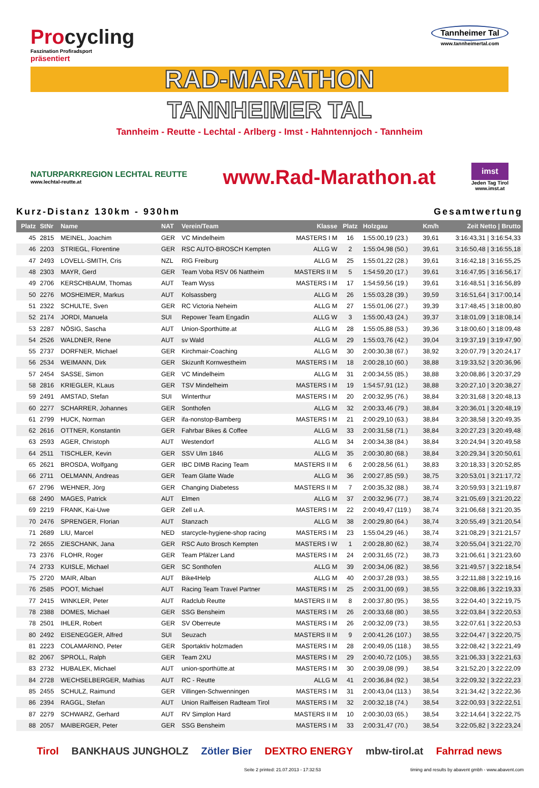Procycling
Faszination Profiradsport
präsentiert
Tannheimer Tal
www.tannheimertal.com
RAD-MARATHON
TANNHEIMER TAL
Tannheim - Reutte - Lechtal - Arlberg - Imst - Hahntennjoch - Tannheim
NATURPARKREGION LECHTAL REUTTE
www.lechtal-reutte.at
www.Rad-Marathon.at
imst
Jeden Tag Tirol
www.imst.at
Kurz-Distanz 130km - 930hm Gesamtwertung
| Platz | StNr | Name | NAT | Verein/Team | Klasse | Platz | Holzgau | Km/h | Zeit Netto / Brutto |
| --- | --- | --- | --- | --- | --- | --- | --- | --- | --- |
| 45 | 2815 | MEINEL, Joachim | GER | VC Mindelheim | MASTERS I M | 16 | 1:55:00,19 (23.) | 39,61 | 3:16:43,31 / 3:16:54,33 |
| 46 | 2203 | STRIEGL, Florentine | GER | RSC AUTO-BROSCH Kempten | ALLG W | 2 | 1:55:04,98 (50.) | 39,61 | 3:16:50,48 / 3:16:55,18 |
| 47 | 2493 | LOVELL-SMITH, Cris | NZL | RIG Freiburg | ALLG M | 25 | 1:55:01,22 (28.) | 39,61 | 3:16:42,18 / 3:16:55,25 |
| 48 | 2303 | MAYR, Gerd | GER | Team Voba RSV 06 Nattheim | MASTERS II M | 5 | 1:54:59,20 (17.) | 39,61 | 3:16:47,95 / 3:16:56,17 |
| 49 | 2706 | KERSCHBAUM, Thomas | AUT | Team Wyss | MASTERS I M | 17 | 1:54:59,56 (19.) | 39,61 | 3:16:48,51 / 3:16:56,89 |
| 50 | 2276 | MOSHEIMER, Markus | AUT | Kolsassberg | ALLG M | 26 | 1:55:03,28 (39.) | 39,59 | 3:16:51,64 / 3:17:00,14 |
| 51 | 2322 | SCHULTE, Sven | GER | RC Victoria Neheim | ALLG M | 27 | 1:55:01,06 (27.) | 39,39 | 3:17:48,45 / 3:18:00,80 |
| 52 | 2174 | JORDI, Manuela | SUI | Repower Team Engadin | ALLG W | 3 | 1:55:00,43 (24.) | 39,37 | 3:18:01,09 / 3:18:08,14 |
| 53 | 2287 | NÖSIG, Sascha | AUT | Union-Sporthütte.at | ALLG M | 28 | 1:55:05,88 (53.) | 39,36 | 3:18:00,60 / 3:18:09,48 |
| 54 | 2526 | WALDNER, Rene | AUT | sv Wald | ALLG M | 29 | 1:55:03,76 (42.) | 39,04 | 3:19:37,19 / 3:19:47,90 |
| 55 | 2737 | DORFNER, Michael | GER | Kirchmair-Coaching | ALLG M | 30 | 2:00:30,38 (67.) | 38,92 | 3:20:07,79 / 3:20:24,17 |
| 56 | 2534 | WEIMANN, Dirk | GER | Skizunft Kornwestheim | MASTERS I M | 18 | 2:00:28,10 (60.) | 38,88 | 3:19:33,52 / 3:20:36,96 |
| 57 | 2454 | SASSE, Simon | GER | VC Mindelheim | ALLG M | 31 | 2:00:34,55 (85.) | 38,88 | 3:20:08,86 / 3:20:37,29 |
| 58 | 2816 | KRIEGLER, KLaus | GER | TSV Mindelheim | MASTERS I M | 19 | 1:54:57,91 (12.) | 38,88 | 3:20:27,10 / 3:20:38,27 |
| 59 | 2491 | AMSTAD, Stefan | SUI | Winterthur | MASTERS I M | 20 | 2:00:32,95 (76.) | 38,84 | 3:20:31,68 / 3:20:48,13 |
| 60 | 2277 | SCHARRER, Johannes | GER | Sonthofen | ALLG M | 32 | 2:00:33,46 (79.) | 38,84 | 3:20:36,01 / 3:20:48,19 |
| 61 | 2799 | HUCK, Norman | GER | ifa-nonstop-Bamberg | MASTERS I M | 21 | 2:00:29,10 (63.) | 38,84 | 3:20:38,58 / 3:20:49,35 |
| 62 | 2616 | OTTNER, Konstantin | GER | Fahrbar Bikes & Coffee | ALLG M | 33 | 2:00:31,58 (71.) | 38,84 | 3:20:27,23 / 3:20:49,48 |
| 63 | 2593 | AGER, Christoph | AUT | Westendorf | ALLG M | 34 | 2:00:34,38 (84.) | 38,84 | 3:20:24,94 / 3:20:49,58 |
| 64 | 2511 | TISCHLER, Kevin | GER | SSV Ulm 1846 | ALLG M | 35 | 2:00:30,80 (68.) | 38,84 | 3:20:29,34 / 3:20:50,61 |
| 65 | 2621 | BROSDA, Wolfgang | GER | IBC DIMB Racing Team | MASTERS II M | 6 | 2:00:28,56 (61.) | 38,83 | 3:20:18,33 / 3:20:52,85 |
| 66 | 2711 | OELMANN, Andreas | GER | Team Glatte Wade | ALLG M | 36 | 2:00:27,85 (59.) | 38,75 | 3:20:53,01 / 3:21:17,72 |
| 67 | 2796 | WEHNER, Jörg | GER | Changing Diabetess | MASTERS II M | 7 | 2:00:35,32 (88.) | 38,74 | 3:20:59,93 / 3:21:19,87 |
| 68 | 2490 | MAGES, Patrick | AUT | Elmen | ALLG M | 37 | 2:00:32,96 (77.) | 38,74 | 3:21:05,69 / 3:21:20,22 |
| 69 | 2219 | FRANK, Kai-Uwe | GER | Zell u.A. | MASTERS I M | 22 | 2:00:49,47 (119.) | 38,74 | 3:21:06,68 / 3:21:20,35 |
| 70 | 2476 | SPRENGER, Florian | AUT | Stanzach | ALLG M | 38 | 2:00:29,80 (64.) | 38,74 | 3:20:55,49 / 3:21:20,54 |
| 71 | 2689 | LIU, Marcel | NED | starcycle-hygiene-shop racing | MASTERS I M | 23 | 1:55:04,29 (46.) | 38,74 | 3:21:08,29 / 3:21:21,57 |
| 72 | 2655 | ZIESCHANK, Jana | GER | RSC Auto Brosch Kempten | MASTERS I W | 1 | 2:00:28,80 (62.) | 38,74 | 3:20:55,04 / 3:21:22,70 |
| 73 | 2376 | FLOHR, Roger | GER | Team Pfälzer Land | MASTERS I M | 24 | 2:00:31,65 (72.) | 38,73 | 3:21:06,61 / 3:21:23,60 |
| 74 | 2733 | KUISLE, Michael | GER | SC Sonthofen | ALLG M | 39 | 2:00:34,06 (82.) | 38,56 | 3:21:49,57 / 3:22:18,54 |
| 75 | 2720 | MAIR, Alban | AUT | Bike4Help | ALLG M | 40 | 2:00:37,28 (93.) | 38,55 | 3:22:11,88 / 3:22:19,16 |
| 76 | 2585 | POOT, Michael | AUT | Racing Team Travel Partner | MASTERS I M | 25 | 2:00:31,00 (69.) | 38,55 | 3:22:08,86 / 3:22:19,33 |
| 77 | 2415 | WINKLER, Peter | AUT | Radclub Reutte | MASTERS II M | 8 | 2:00:37,80 (95.) | 38,55 | 3:22:04,40 / 3:22:19,75 |
| 78 | 2388 | DOMES, Michael | GER | SSG Bensheim | MASTERS I M | 26 | 2:00:33,68 (80.) | 38,55 | 3:22:03,84 / 3:22:20,53 |
| 78 | 2501 | IHLER, Robert | GER | SV Oberreute | MASTERS I M | 26 | 2:00:32,09 (73.) | 38,55 | 3:22:07,61 / 3:22:20,53 |
| 80 | 2492 | EISENEGGER, Alfred | SUI | Seuzach | MASTERS II M | 9 | 2:00:41,26 (107.) | 38,55 | 3:22:04,47 / 3:22:20,75 |
| 81 | 2223 | COLAMARINO, Peter | GER | Sportaktiv holzmaden | MASTERS I M | 28 | 2:00:49,05 (118.) | 38,55 | 3:22:08,42 / 3:22:21,49 |
| 82 | 2067 | SPROLL, Ralph | GER | Team 2XU | MASTERS I M | 29 | 2:00:40,72 (105.) | 38,55 | 3:21:06,33 / 3:22:21,63 |
| 83 | 2732 | HUBALEK, Michael | AUT | union-sporthütte.at | MASTERS I M | 30 | 2:00:39,08 (99.) | 38,54 | 3:21:52,20 / 3:22:22,09 |
| 84 | 2728 | WECHSELBERGER, Mathias | AUT | RC - Reutte | ALLG M | 41 | 2:00:36,84 (92.) | 38,54 | 3:22:09,32 / 3:22:22,23 |
| 85 | 2455 | SCHULZ, Raimund | GER | Villingen-Schwenningen | MASTERS I M | 31 | 2:00:43,04 (113.) | 38,54 | 3:21:34,42 / 3:22:22,36 |
| 86 | 2394 | RAGGL, Stefan | AUT | Union Raiffeisen Radteam Tirol | MASTERS I M | 32 | 2:00:32,18 (74.) | 38,54 | 3:22:00,93 / 3:22:22,51 |
| 87 | 2279 | SCHWARZ, Gerhard | AUT | RV Simplon Hard | MASTERS II M | 10 | 2:00:30,03 (65.) | 38,54 | 3:22:14,64 / 3:22:22,75 |
| 88 | 2057 | MAIBERGER, Peter | GER | SSG Bensheim | MASTERS I M | 33 | 2:00:31,47 (70.) | 38,54 | 3:22:05,82 / 3:22:23,24 |
Tirol BANKHAUS JUNGHOLZ Zötler Bier DEXTRO ENERGY mbw-tirol.at Fahrrad news
Seite 2 printed: 21.07.2013 - 17:32:53 timing and results by abavent gmbh - www.abavent.com